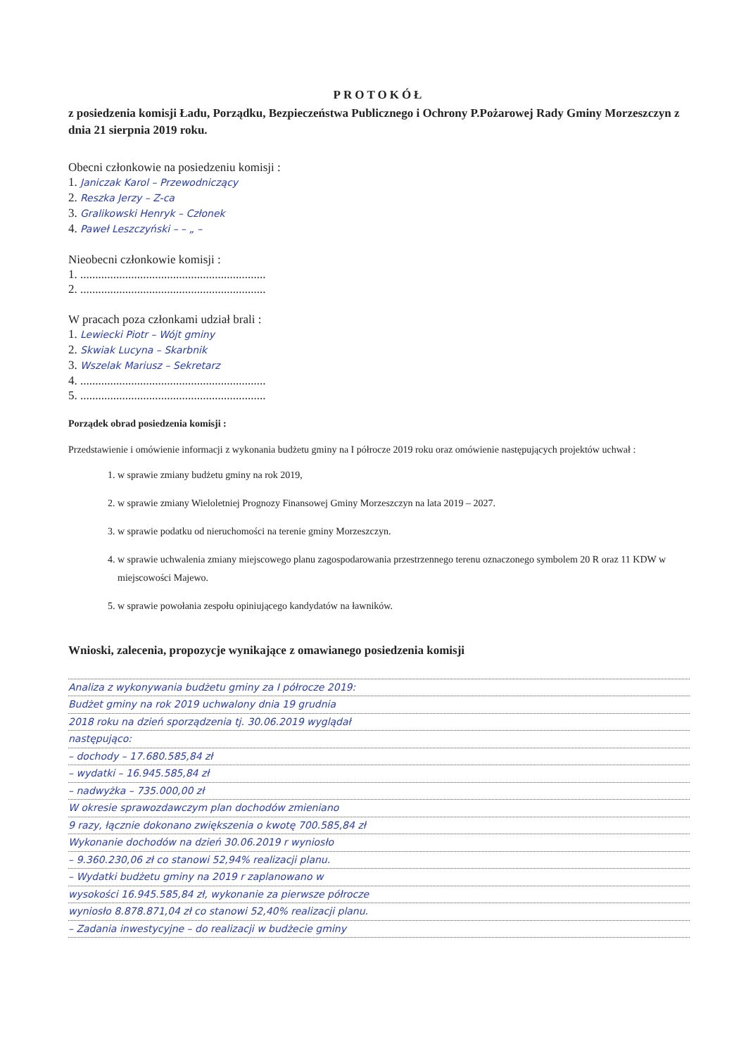PROTOKÓŁ
z posiedzenia komisji Ładu, Porządku, Bezpieczeństwa Publicznego i Ochrony P.Pożarowej Rady Gminy Morzeszczyn z dnia 21 sierpnia 2019 roku.
Obecni członkowie na posiedzeniu komisji :
1. Janiczak Karol – Przewodniczący
2. Reszka Jerzy – Z-ca
3. Gralikowski Henryk – Członek
4. Paweł Leszczyński – – „ –
Nieobecni członkowie komisji :
1. ..............................................................
2. ..............................................................
W pracach poza członkami udział brali :
1. Lewiecki Piotr – Wójt gminy
2. Skwiak Lucyna – Skarbnik
3. Wszelak Mariusz – Sekretarz
4. ..............................................................
5. ..............................................................
Porządek obrad posiedzenia komisji :
Przedstawienie i omówienie informacji z wykonania budżetu gminy na I półrocze 2019 roku oraz omówienie następujących projektów uchwał :
1. w sprawie zmiany budżetu gminy na rok 2019,
2. w sprawie zmiany Wieloletniej Prognozy Finansowej Gminy Morzeszczyn na lata 2019 – 2027.
3. w sprawie podatku od nieruchomości na terenie gminy Morzeszczyn.
4. w sprawie uchwalenia zmiany miejscowego planu zagospodarowania przestrzennego terenu oznaczonego symbolem 20 R oraz 11 KDW w miejscowości Majewo.
5. w sprawie powołania zespołu opiniującego kandydatów na ławników.
Wnioski, zalecenia, propozycje wynikające z omawianego posiedzenia komisji
Analiza z wykonywania budżetu gminy za I półrocze 2019:
Budżet gminy na rok 2019 uchwalony dnia 19 grudnia
2018 roku na dzień sporządzenia tj. 30.06.2019 wyglądał
następująco:
– dochody – 17.680.585,84 zł
– wydatki – 16.945.585,84 zł
– nadwyżka – 735.000,00 zł
W okresie sprawozdawczym plan dochodów zmieniano
9 razy, łącznie dokonano zwiększenia o kwotę 700.585,84 zł
Wykonanie dochodów na dzień 30.06.2019 r wyniosło
– 9.360.230,06 zł co stanowi 52,94% realizacji planu.
– Wydatki budżetu gminy na 2019 r zaplanowano w
wysokości 16.945.585,84 zł, wykonanie za pierwsze półrocze
wyniosło 8.878.871,04 zł co stanowi 52,40% realizacji planu.
– Zadania inwestycyjne – do realizacji w budżecie gminy